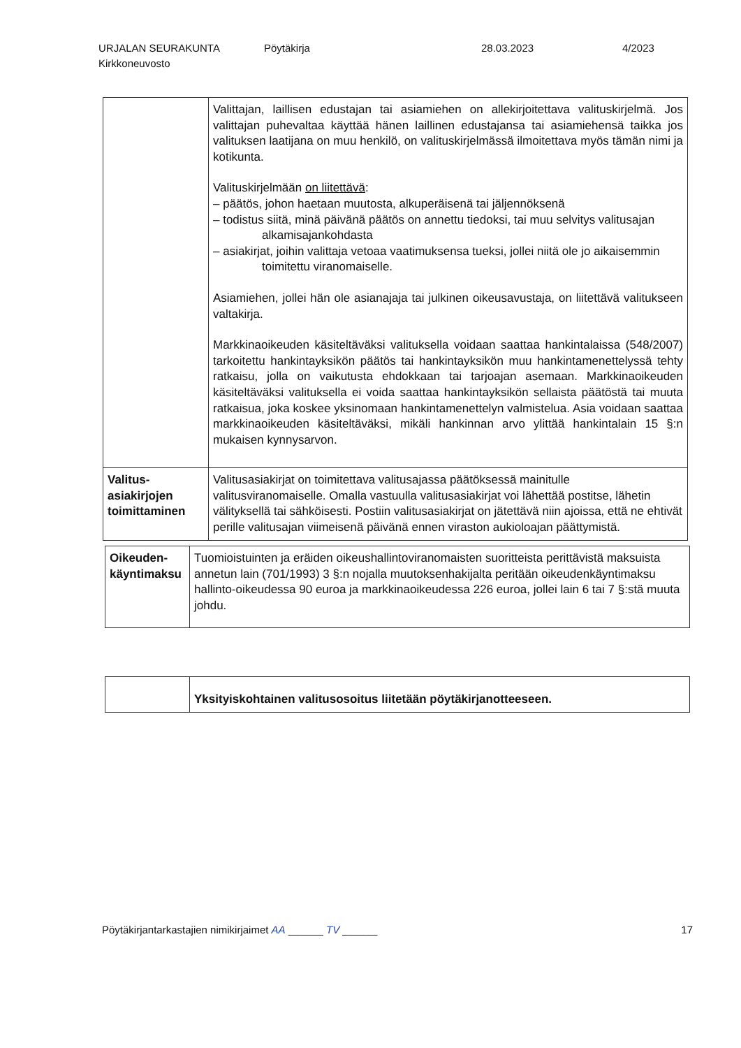URJALAN SEURAKUNTA
Kirkkoneuvosto
Pöytäkirja 28.03.2023 4/2023
| | Valittajan, laillisen edustajan tai asiamiehen on allekirjoitettava valituskirjelmä. Jos valittajan puhevaltaa käyttää hänen laillinen edustajansa tai asiamiehensä taikka jos valituksen laatijana on muu henkilö, on valituskirjelmässä ilmoitettava myös tämän nimi ja kotikunta. Valituskirjelmään on liitettävä : – päätös, johon haetaan muutosta, alkuperäisenä tai jäljennöksenä – todistus siitä, minä päivänä päätös on annettu tiedoksi, tai muu selvitys valitusajan alkamisajankohdasta – asiakirjat, joihin valittaja vetoaa vaatimuksensa tueksi, jollei niitä ole jo aikaisemmin toimitettu viranomaiselle. Asiamiehen, jollei hän ole asianajaja tai julkinen oikeusavustaja, on liitettävä valitukseen valtakirja. Markkinaoikeuden käsiteltäväksi valituksella voidaan saattaa hankintalaissa (548/2007) tarkoitettu hankintayksikön päätös tai hankintayksikön muu hankintamenettelyssä tehty ratkaisu, jolla on vaikutusta ehdokkaan tai tarjoajan asemaan. Markkinaoikeuden käsiteltäväksi valituksella ei voida saattaa hankintayksikön sellaista päätöstä tai muuta ratkaisua, joka koskee yksinomaan hankintamenettelyn valmistelua. Asia voidaan saattaa markkinaoikeuden käsiteltäväksi, mikäli hankinnan arvo ylittää hankintalain 15 §:n mukaisen kynnysarvon. |
| Valitus- asiakirjojen toimittaminen | Valitusasiakirjat on toimitettava valitusajassa päätöksessä mainitulle valitusviranomaiselle. Omalla vastuulla valitusasiakirjat voi lähettää postitse, lähetin välityksellä tai sähköisesti. Postiin valitusasiakirjat on jätettävä niin ajoissa, että ne ehtivät perille valitusajan viimeisenä päivänä ennen viraston aukioloajan päättymistä. |
| Oikeuden- käyntimaksu | Tuomioistuinten ja eräiden oikeushallintoviranomaisten suoritteista perittävistä maksuista annetun lain (701/1993) 3 §:n nojalla muutoksenhakijalta peritään oikeudenkäyntimaksu hallinto-oikeudessa 90 euroa ja markkinaoikeudessa 226 euroa, jollei lain 6 tai 7 §:stä muuta johdu. |
| | Yksityiskohtainen valitusosoitus liitetään pöytäkirjanotteeseen. |
Pöytäkirjantarkastajien nimikirjaimet AA ______ TV ______ 17